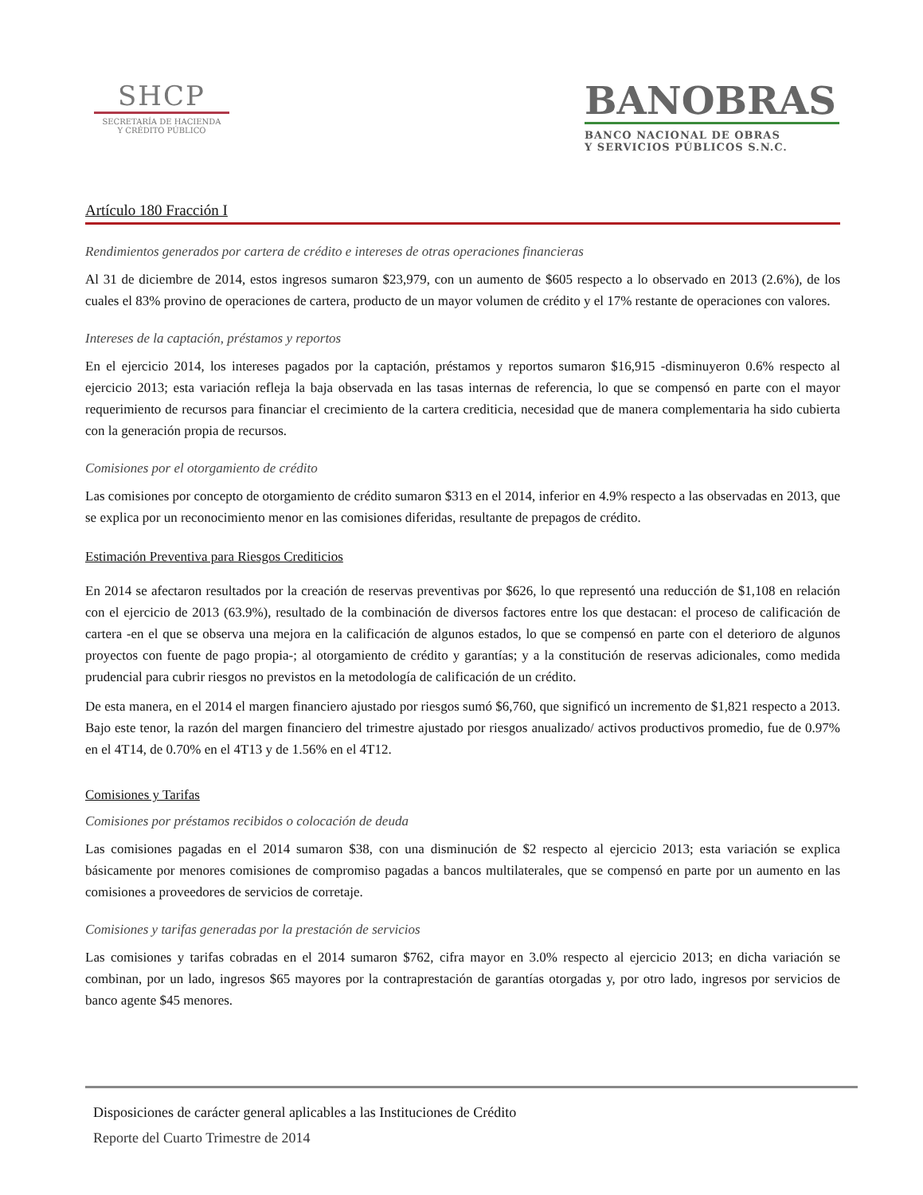SHCP
SECRETARÍA DE HACIENDA
Y CRÉDITO PÚBLICO
BANOBRAS
BANCO NACIONAL DE OBRAS
Y SERVICIOS PÚBLICOS S.N.C.
Artículo 180 Fracción I
Rendimientos generados por cartera de crédito e intereses de otras operaciones financieras
Al 31 de diciembre de 2014, estos ingresos sumaron $23,979, con un aumento de $605 respecto a lo observado en 2013 (2.6%), de los cuales el 83% provino de operaciones de cartera, producto de un mayor volumen de crédito y el 17% restante de operaciones con valores.
Intereses de la captación, préstamos y reportos
En el ejercicio 2014, los intereses pagados por la captación, préstamos y reportos sumaron $16,915 -disminuyeron 0.6% respecto al ejercicio 2013; esta variación refleja la baja observada en las tasas internas de referencia, lo que se compensó en parte con el mayor requerimiento de recursos para financiar el crecimiento de la cartera crediticia, necesidad que de manera complementaria ha sido cubierta con la generación propia de recursos.
Comisiones por el otorgamiento de crédito
Las comisiones por concepto de otorgamiento de crédito sumaron $313 en el 2014, inferior en 4.9% respecto a las observadas en 2013, que se explica por un reconocimiento menor en las comisiones diferidas, resultante de prepagos de crédito.
Estimación Preventiva para Riesgos Crediticios
En 2014 se afectaron resultados por la creación de reservas preventivas por $626, lo que representó una reducción de $1,108 en relación con el ejercicio de 2013 (63.9%), resultado de la combinación de diversos factores entre los que destacan: el proceso de calificación de cartera -en el que se observa una mejora en la calificación de algunos estados, lo que se compensó en parte con el deterioro de algunos proyectos con fuente de pago propia-; al otorgamiento de crédito y garantías; y a la constitución de reservas adicionales, como medida prudencial para cubrir riesgos no previstos en la metodología de calificación de un crédito.
De esta manera, en el 2014 el margen financiero ajustado por riesgos sumó $6,760, que significó un incremento de $1,821 respecto a 2013. Bajo este tenor, la razón del margen financiero del trimestre ajustado por riesgos anualizado/ activos productivos promedio, fue de 0.97% en el 4T14, de 0.70% en el 4T13 y de 1.56% en el 4T12.
Comisiones y Tarifas
Comisiones por préstamos recibidos o colocación de deuda
Las comisiones pagadas en el 2014 sumaron $38, con una disminución de $2 respecto al ejercicio 2013; esta variación se explica básicamente por menores comisiones de compromiso pagadas a bancos multilaterales, que se compensó en parte por un aumento en las comisiones a proveedores de servicios de corretaje.
Comisiones y tarifas generadas por la prestación de servicios
Las comisiones y tarifas cobradas en el 2014 sumaron $762, cifra mayor en 3.0% respecto al ejercicio 2013; en dicha variación se combinan, por un lado, ingresos $65 mayores por la contraprestación de garantías otorgadas y, por otro lado, ingresos por servicios de banco agente $45 menores.
Disposiciones de carácter general aplicables a las Instituciones de Crédito
Reporte del Cuarto Trimestre de 2014